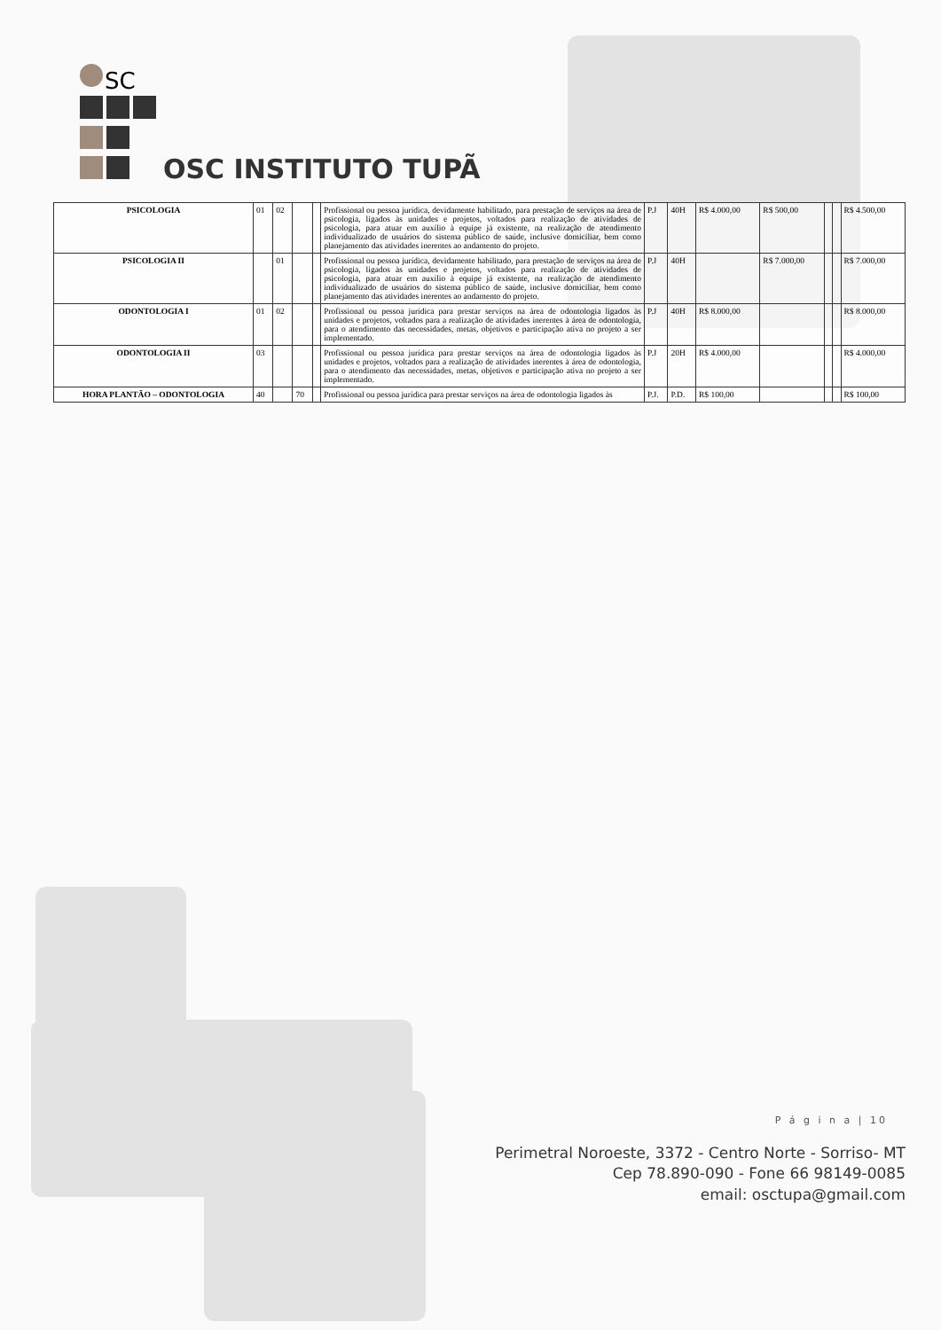SC
OSC INSTITUTO TUPÃ
| PSICOLOGIA | 01 | 02 | | | Profissional ou pessoa jurídica, devidamente habilitado, para prestação de serviços na área de psicologia, ligados às unidades e projetos, voltados para realização de atividades de psicologia, para atuar em auxílio à equipe já existente, na realização de atendimento individualizado de usuários do sistema público de saúde, inclusive domiciliar, bem como planejamento das atividades inerentes ao andamento do projeto. | P.J | 40H | R$ 4.000,00 | R$ 500,00 | | | R$ 4.500,00 |
| PSICOLOGIA II | | 01 | | | Profissional ou pessoa jurídica, devidamente habilitado, para prestação de serviços na área de psicologia, ligados às unidades e projetos, voltados para realização de atividades de psicologia, para atuar em auxílio à equipe já existente, na realização de atendimento individualizado de usuários do sistema público de saúde, inclusive domiciliar, bem como planejamento das atividades inerentes ao andamento do projeto. | P.J | 40H | | R$ 7.000,00 | | | R$ 7.000,00 |
| ODONTOLOGIA I | 01 | 02 | | | Profissional ou pessoa jurídica para prestar serviços na área de odontologia ligados às unidades e projetos, voltados para a realização de atividades inerentes à área de odontologia, para o atendimento das necessidades, metas, objetivos e participação ativa no projeto a ser implementado. | P.J | 40H | R$ 8.000,00 | | | | R$ 8.000,00 |
| ODONTOLOGIA II | 03 | | | | Profissional ou pessoa jurídica para prestar serviços na área de odontologia ligados às unidades e projetos, voltados para a realização de atividades inerentes à área de odontologia, para o atendimento das necessidades, metas, objetivos e participação ativa no projeto a ser implementado. | P.J | 20H | R$ 4.000,00 | | | | R$ 4.000,00 |
| HORA PLANTÃO – ODONTOLOGIA | 40 | | 70 | | Profissional ou pessoa jurídica para prestar serviços na área de odontologia ligados às | P.J. | P.D. | R$ 100,00 | | | | R$ 100,00 |
P á g i n a | 10
Perimetral Noroeste, 3372 - Centro Norte - Sorriso- MT
Cep 78.890-090 - Fone 66 98149-0085
email: osctupa@gmail.com